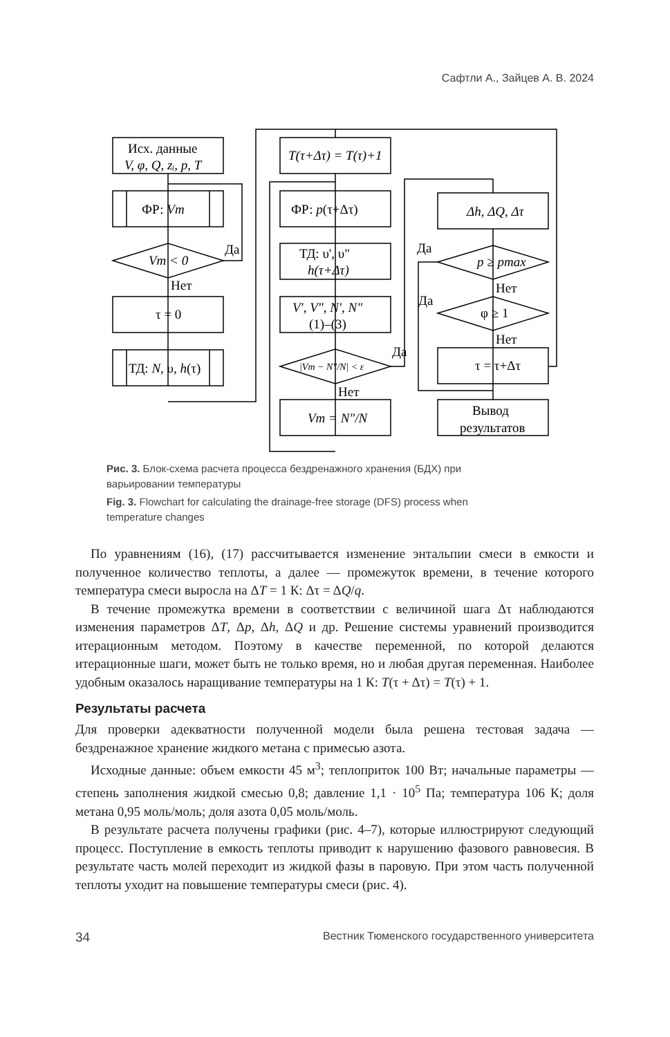Сафтли А., Зайцев А. В. 2024
Исх. данные
V, φ, Q, zᵢ, p, T
ФР: Vm
Vm < 0
Да
Нет
τ = 0
ТД: N, υ, h(τ)
T(τ+Δτ) = T(τ)+1
ФР: p(τ+Δτ)
ТД: υ', υ"
h(τ+Δτ)
V', V", N', N"
(1)–(3)
|Vm − N"/N| < ε
Да
Нет
Vm = N"/N
Δh, ΔQ, Δτ
p ≥ pmax
Да
Нет
φ ≥ 1
Да
Нет
τ = τ+Δτ
Вывод
результатов
Рис. 3. Блок-схема расчета процесса бездренажного хранения (БДХ) при варьировании температуры
Fig. 3. Flowchart for calculating the drainage-free storage (DFS) process when temperature changes
По уравнениям (16), (17) рассчитывается изменение энтальпии смеси в емкости и полученное количество теплоты, а далее — промежуток времени, в течение которого температура смеси выросла на ΔT = 1 К: Δτ = ΔQ/q.
В течение промежутка времени в соответствии с величиной шага Δτ наблюдаются изменения параметров ΔT, Δp, Δh, ΔQ и др. Решение системы уравнений производится итерационным методом. Поэтому в качестве переменной, по которой делаются итерационные шаги, может быть не только время, но и любая другая переменная. Наиболее удобным оказалось наращивание температуры на 1 К: T(τ + Δτ) = T(τ) + 1.
Результаты расчета
Для проверки адекватности полученной модели была решена тестовая задача — бездренажное хранение жидкого метана с примесью азота.
Исходные данные: объем емкости 45 м<sup>3</sup>; теплоприток 100 Вт; начальные параметры — степень заполнения жидкой смесью 0,8; давление 1,1 · 10<sup>5</sup> Па; температура 106 К; доля метана 0,95 моль/моль; доля азота 0,05 моль/моль.
В результате расчета получены графики (рис. 4–7), которые иллюстрируют следующий процесс. Поступление в емкость теплоты приводит к нарушению фазового равновесия. В результате часть молей переходит из жидкой фазы в паровую. При этом часть полученной теплоты уходит на повышение температуры смеси (рис. 4).
34 Вестник Тюменского государственного университета